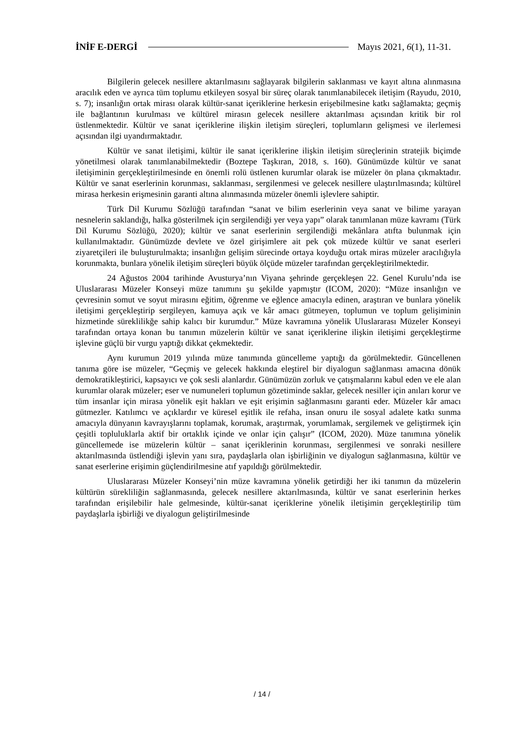İNİF E-DERGİ Mayıs 2021, 6(1), 11-31.
Bilgilerin gelecek nesillere aktarılmasını sağlayarak bilgilerin saklanması ve kayıt altına alınmasına aracılık eden ve ayrıca tüm toplumu etkileyen sosyal bir süreç olarak tanımlanabilecek iletişim (Rayudu, 2010, s. 7); insanlığın ortak mirası olarak kültür-sanat içeriklerine herkesin erişebilmesine katkı sağlamakta; geçmiş ile bağlantının kurulması ve kültürel mirasın gelecek nesillere aktarılması açısından kritik bir rol üstlenmektedir. Kültür ve sanat içeriklerine ilişkin iletişim süreçleri, toplumların gelişmesi ve ilerlemesi açısından ilgi uyandırmaktadır.
Kültür ve sanat iletişimi, kültür ile sanat içeriklerine ilişkin iletişim süreçlerinin stratejik biçimde yönetilmesi olarak tanımlanabilmektedir (Boztepe Taşkıran, 2018, s. 160). Günümüzde kültür ve sanat iletişiminin gerçekleştirilmesinde en önemli rolü üstlenen kurumlar olarak ise müzeler ön plana çıkmaktadır. Kültür ve sanat eserlerinin korunması, saklanması, sergilenmesi ve gelecek nesillere ulaştırılmasında; kültürel mirasa herkesin erişmesinin garanti altına alınmasında müzeler önemli işlevlere sahiptir.
Türk Dil Kurumu Sözlüğü tarafından “sanat ve bilim eserlerinin veya sanat ve bilime yarayan nesnelerin saklandığı, halka gösterilmek için sergilendiği yer veya yapı” olarak tanımlanan müze kavramı (Türk Dil Kurumu Sözlüğü, 2020); kültür ve sanat eserlerinin sergilendiği mekânlara atıfta bulunmak için kullanılmaktadır. Günümüzde devlete ve özel girişimlere ait pek çok müzede kültür ve sanat eserleri ziyaretçileri ile buluşturulmakta; insanlığın gelişim sürecinde ortaya koyduğu ortak miras müzeler aracılığıyla korunmakta, bunlara yönelik iletişim süreçleri büyük ölçüde müzeler tarafından gerçekleştirilmektedir.
24 Ağustos 2004 tarihinde Avusturya’nın Viyana şehrinde gerçekleşen 22. Genel Kurulu’nda ise Uluslararası Müzeler Konseyi müze tanımını şu şekilde yapmıştır (ICOM, 2020): “Müze insanlığın ve çevresinin somut ve soyut mirasını eğitim, öğrenme ve eğlence amacıyla edinen, araştıran ve bunlara yönelik iletişimi gerçekleştirip sergileyen, kamuya açık ve kâr amacı gütmeyen, toplumun ve toplum gelişiminin hizmetinde süreklilikğe sahip kalıcı bir kurumdur.” Müze kavramına yönelik Uluslararası Müzeler Konseyi tarafından ortaya konan bu tanımın müzelerin kültür ve sanat içeriklerine ilişkin iletişimi gerçekleştirme işlevine güçlü bir vurgu yaptığı dikkat çekmektedir.
Aynı kurumun 2019 yılında müze tanımında güncelleme yaptığı da görülmektedir. Güncellenen tanıma göre ise müzeler, “Geçmiş ve gelecek hakkında eleştirel bir diyalogun sağlanması amacına dönük demokratikleştirici, kapsayıcı ve çok sesli alanlardır. Günümüzün zorluk ve çatışmalarını kabul eden ve ele alan kurumlar olarak müzeler; eser ve numuneleri toplumun gözetiminde saklar, gelecek nesiller için anıları korur ve tüm insanlar için mirasa yönelik eşit hakları ve eşit erişimin sağlanmasını garanti eder. Müzeler kâr amacı gütmezler. Katılımcı ve açıklardır ve küresel eşitlik ile refaha, insan onuru ile sosyal adalete katkı sunma amacıyla dünyanın kavrayışlarını toplamak, korumak, araştırmak, yorumlamak, sergilemek ve geliştirmek için çeşitli topluluklarla aktif bir ortaklık içinde ve onlar için çalışır” (ICOM, 2020). Müze tanımına yönelik güncellemede ise müzelerin kültür – sanat içeriklerinin korunması, sergilenmesi ve sonraki nesillere aktarılmasında üstlendiği işlevin yanı sıra, paydaşlarla olan işbirliğinin ve diyalogun sağlanmasına, kültür ve sanat eserlerine erişimin güçlendirilmesine atıf yapıldığı görülmektedir.
Uluslararası Müzeler Konseyi’nin müze kavramına yönelik getirdiği her iki tanımın da müzelerin kültürün sürekliliğin sağlanmasında, gelecek nesillere aktarılmasında, kültür ve sanat eserlerinin herkes tarafından erişilebilir hale gelmesinde, kültür-sanat içeriklerine yönelik iletişimin gerçekleştirilip tüm paydaşlarla işbirliği ve diyalogun geliştirilmesinde
/ 14 /